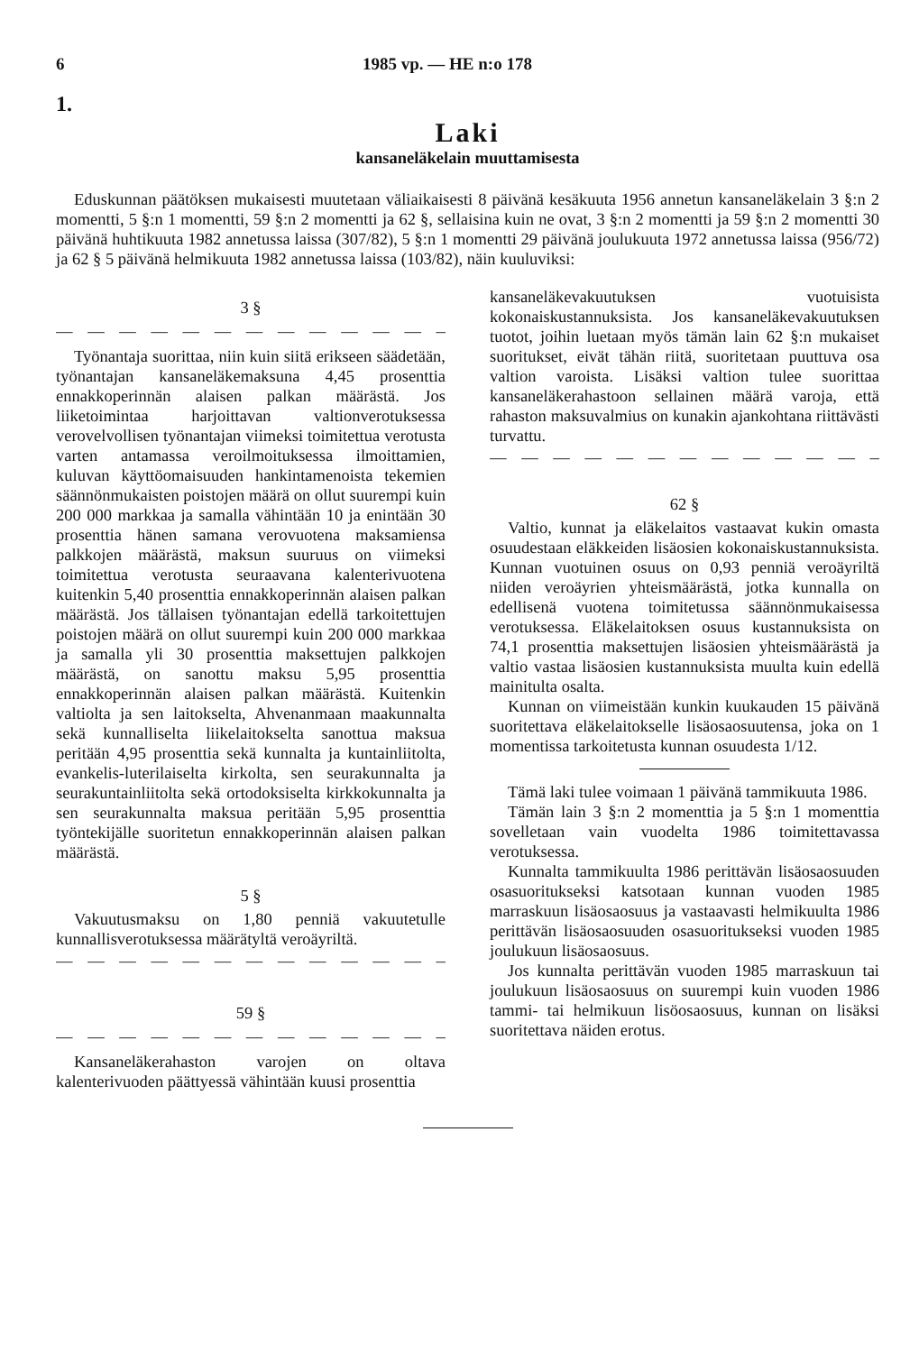6 1985 vp. — HE n:o 178
1.
Laki
kansaneläkelain muuttamisesta
Eduskunnan päätöksen mukaisesti muutetaan väliaikaisesti 8 päivänä kesäkuuta 1956 annetun kansaneläkelain 3 §:n 2 momentti, 5 §:n 1 momentti, 59 §:n 2 momentti ja 62 §, sellaisina kuin ne ovat, 3 §:n 2 momentti ja 59 §:n 2 momentti 30 päivänä huhtikuuta 1982 annetussa laissa (307/82), 5 §:n 1 momentti 29 päivänä joulukuuta 1972 annetussa laissa (956/72) ja 62 § 5 päivänä helmikuuta 1982 annetussa laissa (103/82), näin kuuluviksi:
3 §
— — — — — — — — — — — — — —
Työnantaja suorittaa, niin kuin siitä erikseen säädetään, työnantajan kansaneläkemaksuna 4,45 prosenttia ennakkoperinnän alaisen palkan määrästä. Jos liiketoimintaa harjoittavan valtionverotuksessa verovelvollisen työnantajan viimeksi toimitettua verotusta varten antamassa veroilmoituksessa ilmoittamien, kuluvan käyttöomaisuuden hankintamenoista tekemien säännönmukaisten poistojen määrä on ollut suurempi kuin 200 000 markkaa ja samalla vähintään 10 ja enintään 30 prosenttia hänen samana verovuotena maksamiensa palkkojen määrästä, maksun suuruus on viimeksi toimitettua verotusta seuraavana kalenterivuotena kuitenkin 5,40 prosenttia ennakkoperinnän alaisen palkan määrästä. Jos tällaisen työnantajan edellä tarkoitettujen poistojen määrä on ollut suurempi kuin 200 000 markkaa ja samalla yli 30 prosenttia maksettujen palkkojen määrästä, on sanottu maksu 5,95 prosenttia ennakkoperinnän alaisen palkan määrästä. Kuitenkin valtiolta ja sen laitokselta, Ahvenanmaan maakunnalta sekä kunnalliselta liikelaitokselta sanottua maksua peritään 4,95 prosenttia sekä kunnalta ja kuntainliitolta, evankelis-luterilaiselta kirkolta, sen seurakunnalta ja seurakuntainliitolta sekä ortodoksiselta kirkkokunnalta ja sen seurakunnalta maksua peritään 5,95 prosenttia työntekijälle suoritetun ennakkoperinnän alaisen palkan määrästä.
5 §
Vakuutusmaksu on 1,80 penniä vakuutetulle kunnallisverotuksessa määrätyltä veroäyriltä.
— — — — — — — — — — — — — —
59 §
— — — — — — — — — — — — — —
Kansaneläkerahaston varojen on oltava kalenterivuoden päättyessä vähintään kuusi prosenttia
kansaneläkevakuutuksen vuotuisista kokonaiskustannuksista. Jos kansaneläkevakuutuksen tuotot, joihin luetaan myös tämän lain 62 §:n mukaiset suoritukset, eivät tähän riitä, suoritetaan puuttuva osa valtion varoista. Lisäksi valtion tulee suorittaa kansaneläkerahastoon sellainen määrä varoja, että rahaston maksuvalmius on kunakin ajankohtana riittävästi turvattu.
— — — — — — — — — — — — — —
62 §
Valtio, kunnat ja eläkelaitos vastaavat kukin omasta osuudestaan eläkkeiden lisäosien kokonaiskustannuksista. Kunnan vuotuinen osuus on 0,93 penniä veroäyriltä niiden veroäyrien yhteismäärästä, jotka kunnalla on edellisenä vuotena toimitetussa säännönmukaisessa verotuksessa. Eläkelaitoksen osuus kustannuksista on 74,1 prosenttia maksettujen lisäosien yhteismäärästä ja valtio vastaa lisäosien kustannuksista muulta kuin edellä mainitulta osalta.
Kunnan on viimeistään kunkin kuukauden 15 päivänä suoritettava eläkelaitokselle lisäosaosuutensa, joka on 1 momentissa tarkoitetusta kunnan osuudesta 1/12.
Tämä laki tulee voimaan 1 päivänä tammikuuta 1986.
Tämän lain 3 §:n 2 momenttia ja 5 §:n 1 momenttia sovelletaan vain vuodelta 1986 toimitettavassa verotuksessa.
Kunnalta tammikuulta 1986 perittävän lisäosaosuuden osasuoritukseksi katsotaan kunnan vuoden 1985 marraskuun lisäosaosuus ja vastaavasti helmikuulta 1986 perittävän lisäosaosuuden osasuoritukseksi vuoden 1985 joulukuun lisäosaosuus.
Jos kunnalta perittävän vuoden 1985 marraskuun tai joulukuun lisäosaosuus on suurempi kuin vuoden 1986 tammi- tai helmikuun lisöosaosuus, kunnan on lisäksi suoritettava näiden erotus.